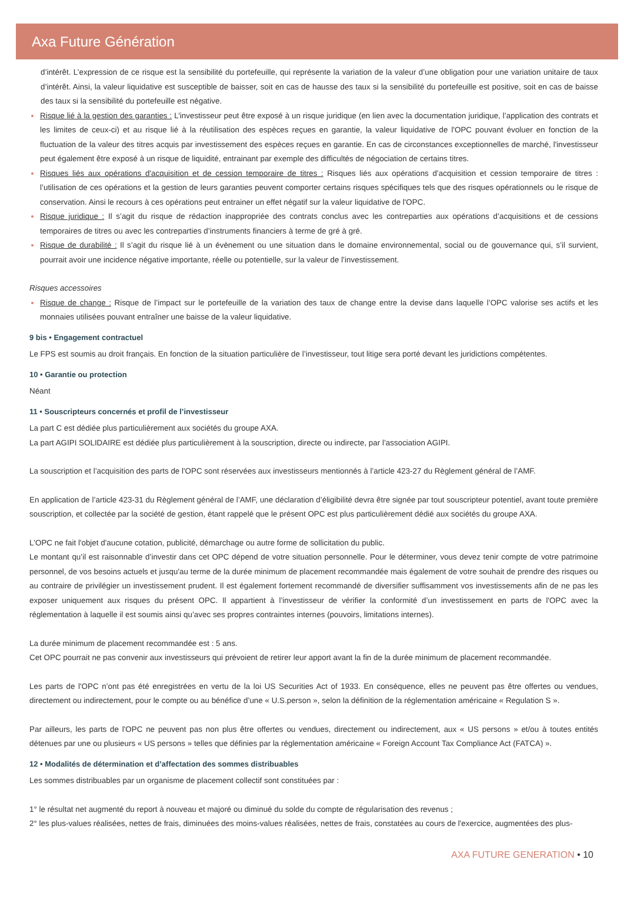Axa Future Génération
d’intérêt. L’expression de ce risque est la sensibilité du portefeuille, qui représente la variation de la valeur d’une obligation pour une variation unitaire de taux d’intérêt. Ainsi, la valeur liquidative est susceptible de baisser, soit en cas de hausse des taux si la sensibilité du portefeuille est positive, soit en cas de baisse des taux si la sensibilité du portefeuille est négative.
Risque lié à la gestion des garanties : L’investisseur peut être exposé à un risque juridique (en lien avec la documentation juridique, l’application des contrats et les limites de ceux-ci) et au risque lié à la réutilisation des espèces reçues en garantie, la valeur liquidative de l'OPC pouvant évoluer en fonction de la fluctuation de la valeur des titres acquis par investissement des espèces reçues en garantie. En cas de circonstances exceptionnelles de marché, l'investisseur peut également être exposé à un risque de liquidité, entrainant par exemple des difficultés de négociation de certains titres.
Risques liés aux opérations d'acquisition et de cession temporaire de titres : Risques liés aux opérations d’acquisition et cession temporaire de titres : l’utilisation de ces opérations et la gestion de leurs garanties peuvent comporter certains risques spécifiques tels que des risques opérationnels ou le risque de conservation. Ainsi le recours à ces opérations peut entrainer un effet négatif sur la valeur liquidative de l'OPC.
Risque juridique : Il s’agit du risque de rédaction inappropriée des contrats conclus avec les contreparties aux opérations d’acquisitions et de cessions temporaires de titres ou avec les contreparties d’instruments financiers à terme de gré à gré.
Risque de durabilité : Il s’agit du risque lié à un évènement ou une situation dans le domaine environnemental, social ou de gouvernance qui, s’il survient, pourrait avoir une incidence négative importante, réelle ou potentielle, sur la valeur de l’investissement.
Risques accessoires
Risque de change : Risque de l’impact sur le portefeuille de la variation des taux de change entre la devise dans laquelle l’OPC valorise ses actifs et les monnaies utilisées pouvant entraîner une baisse de la valeur liquidative.
9 bis • Engagement contractuel
Le FPS est soumis au droit français. En fonction de la situation particulière de l’investisseur, tout litige sera porté devant les juridictions compétentes.
10 • Garantie ou protection
Néant
11 • Souscripteurs concernés et profil de l’investisseur
La part C est dédiée plus particulièrement aux sociétés du groupe AXA.
La part AGIPI SOLIDAIRE est dédiée plus particulièrement à la souscription, directe ou indirecte, par l’association AGIPI.
La souscription et l’acquisition des parts de l'OPC sont réservées aux investisseurs mentionnés à l’article 423-27 du Règlement général de l’AMF.
En application de l’article 423-31 du Règlement général de l’AMF, une déclaration d’éligibilité devra être signée par tout souscripteur potentiel, avant toute première souscription, et collectée par la société de gestion, étant rappelé que le présent OPC est plus particulièrement dédié aux sociétés du groupe AXA.
L'OPC ne fait l'objet d'aucune cotation, publicité, démarchage ou autre forme de sollicitation du public.
Le montant qu’il est raisonnable d’investir dans cet OPC dépend de votre situation personnelle. Pour le déterminer, vous devez tenir compte de votre patrimoine personnel, de vos besoins actuels et jusqu'au terme de la durée minimum de placement recommandée mais également de votre souhait de prendre des risques ou au contraire de privilégier un investissement prudent. Il est également fortement recommandé de diversifier suffisamment vos investissements afin de ne pas les exposer uniquement aux risques du présent OPC. Il appartient à l’investisseur de vérifier la conformité d’un investissement en parts de l'OPC avec la réglementation à laquelle il est soumis ainsi qu’avec ses propres contraintes internes (pouvoirs, limitations internes).
La durée minimum de placement recommandée est : 5 ans.
Cet OPC pourrait ne pas convenir aux investisseurs qui prévoient de retirer leur apport avant la fin de la durée minimum de placement recommandée.
Les parts de l'OPC n’ont pas été enregistrées en vertu de la loi US Securities Act of 1933. En conséquence, elles ne peuvent pas être offertes ou vendues, directement ou indirectement, pour le compte ou au bénéfice d’une « U.S.person », selon la définition de la réglementation américaine « Regulation S ».
Par ailleurs, les parts de l'OPC ne peuvent pas non plus être offertes ou vendues, directement ou indirectement, aux « US persons » et/ou à toutes entités détenues par une ou plusieurs « US persons » telles que définies par la réglementation américaine « Foreign Account Tax Compliance Act (FATCA) ».
12 • Modalités de détermination et d’affectation des sommes distribuables
Les sommes distribuables par un organisme de placement collectif sont constituées par :
1° le résultat net augmenté du report à nouveau et majoré ou diminué du solde du compte de régularisation des revenus ;
2° les plus-values réalisées, nettes de frais, diminuées des moins-values réalisées, nettes de frais, constatées au cours de l'exercice, augmentées des plus-
AXA FUTURE GENERATION • 10